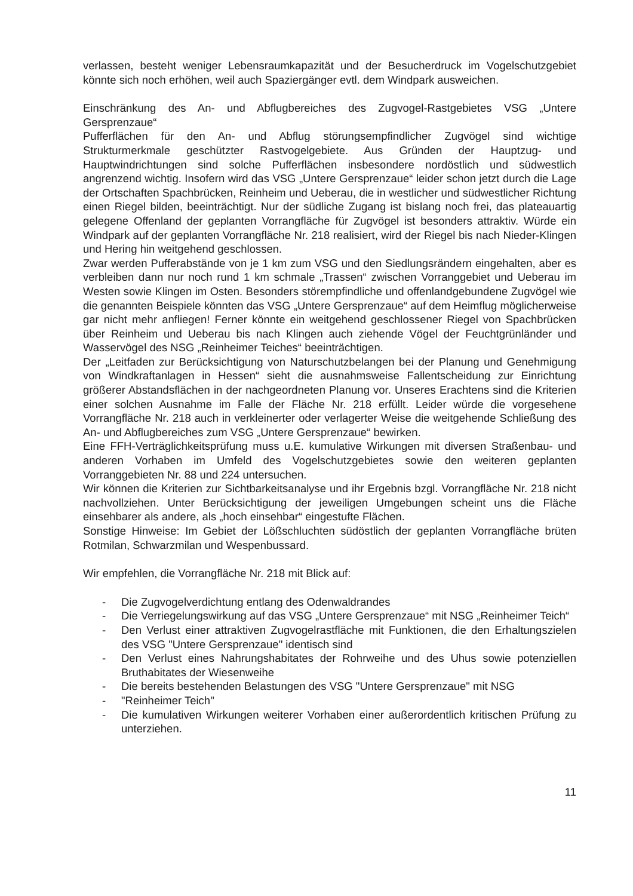verlassen, besteht weniger Lebensraumkapazität und der Besucherdruck im Vogelschutzgebiet könnte sich noch erhöhen, weil auch Spaziergänger evtl. dem Windpark ausweichen.
Einschränkung des An- und Abflugbereiches des Zugvogel-Rastgebietes VSG „Untere Gersprenzaue“
Pufferflächen für den An- und Abflug störungsempfindlicher Zugvögel sind wichtige Strukturmerkmale geschützter Rastvogelgebiete. Aus Gründen der Hauptzug- und Hauptwindrichtungen sind solche Pufferflächen insbesondere nordöstlich und südwestlich angrenzend wichtig. Insofern wird das VSG „Untere Gersprenzaue“ leider schon jetzt durch die Lage der Ortschaften Spachbrücken, Reinheim und Ueberau, die in westlicher und südwestlicher Richtung einen Riegel bilden, beeinträchtigt. Nur der südliche Zugang ist bislang noch frei, das plateauartig gelegene Offenland der geplanten Vorrangfläche für Zugvögel ist besonders attraktiv. Würde ein Windpark auf der geplanten Vorrangfläche Nr. 218 realisiert, wird der Riegel bis nach Nieder-Klingen und Hering hin weitgehend geschlossen.
Zwar werden Pufferabstände von je 1 km zum VSG und den Siedlungsrändern eingehalten, aber es verbleiben dann nur noch rund 1 km schmale „Trassen“ zwischen Vorranggebiet und Ueberau im Westen sowie Klingen im Osten. Besonders störempfindliche und offenlandgebundene Zugvögel wie die genannten Beispiele könnten das VSG „Untere Gersprenzaue“ auf dem Heimflug möglicherweise gar nicht mehr anfliegen! Ferner könnte ein weitgehend geschlossener Riegel von Spachbrücken über Reinheim und Ueberau bis nach Klingen auch ziehende Vögel der Feuchtgrünländer und Wasservögel des NSG „Reinheimer Teiches“ beeinträchtigen.
Der „Leitfaden zur Berücksichtigung von Naturschutzbelangen bei der Planung und Genehmigung von Windkraftanlagen in Hessen“ sieht die ausnahmsweise Fallentscheidung zur Einrichtung größerer Abstandsflächen in der nachgeordneten Planung vor. Unseres Erachtens sind die Kriterien einer solchen Ausnahme im Falle der Fläche Nr. 218 erfüllt. Leider würde die vorgesehene Vorrangfläche Nr. 218 auch in verkleinerter oder verlagerter Weise die weitgehende Schließung des An- und Abflugbereiches zum VSG „Untere Gersprenzaue“ bewirken.
Eine FFH-Verträglichkeitsprüfung muss u.E. kumulative Wirkungen mit diversen Straßenbau- und anderen Vorhaben im Umfeld des Vogelschutzgebietes sowie den weiteren geplanten Vorranggebieten Nr. 88 und 224 untersuchen.
Wir können die Kriterien zur Sichtbarkeitsanalyse und ihr Ergebnis bzgl. Vorrangfläche Nr. 218 nicht nachvollziehen. Unter Berücksichtigung der jeweiligen Umgebungen scheint uns die Fläche einsehbarer als andere, als „hoch einsehbar“ eingestufte Flächen.
Sonstige Hinweise: Im Gebiet der Lößschluchten südöstlich der geplanten Vorrangfläche brüten Rotmilan, Schwarzmilan und Wespenbussard.
Wir empfehlen, die Vorrangfläche Nr. 218 mit Blick auf:
- Die Zugvogelverdichtung entlang des Odenwaldrandes
- Die Verriegelungswirkung auf das VSG „Untere Gersprenzaue“ mit NSG „Reinheimer Teich“
- Den Verlust einer attraktiven Zugvogelrastfläche mit Funktionen, die den Erhaltungszielen des VSG "Untere Gersprenzaue" identisch sind
- Den Verlust eines Nahrungshabitates der Rohrweihe und des Uhus sowie potenziellen Bruthabitates der Wiesenweihe
- Die bereits bestehenden Belastungen des VSG "Untere Gersprenzaue" mit NSG
- "Reinheimer Teich"
- Die kumulativen Wirkungen weiterer Vorhaben einer außerordentlich kritischen Prüfung zu unterziehen.
11